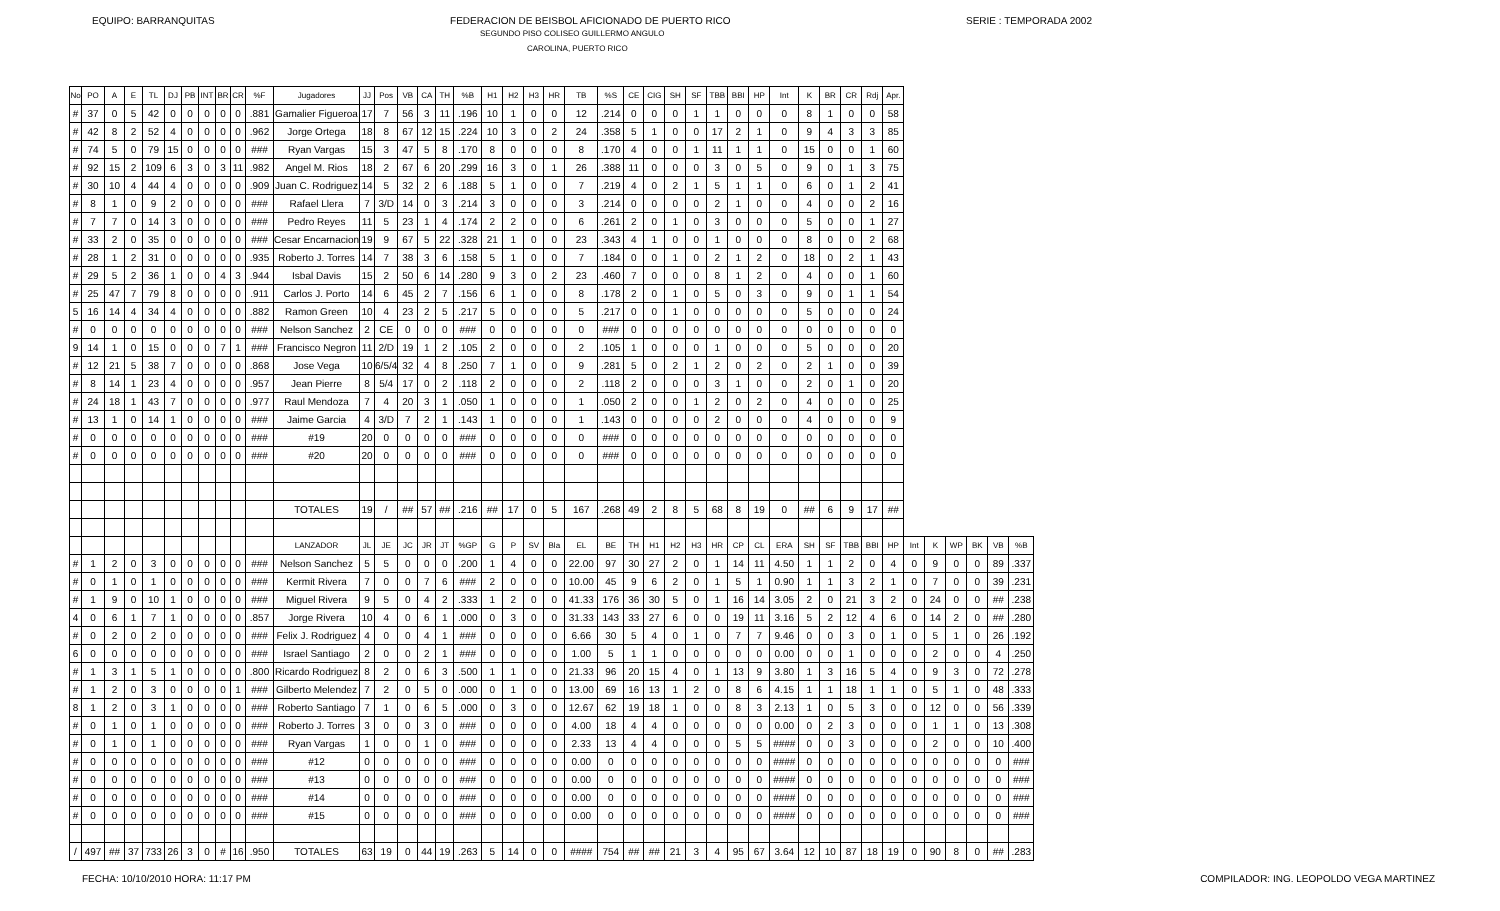EQUIPO: BARRANQUITAS FEDERACION DE BEISBOL AFICIONADO DE PUERTO RICO SERIE : TEMPORADA 2002
SEGUNDO PISO COLISEO GUILLERMO ANGULO
CAROLINA, PUERTO RICO
| No | PO | A | E | TL | DJ | PB | INT | BR | CR | %F | Jugadores | JJ | Pos | VB | CA | TH | %B | H1 | H2 | H3 | HR | TB | %S | CE | CIG | SH | SF | TBB | BBI | HP | Int | K | BR | CR | Rdj | Apr. | | | | | | |
| # | 37 | 0 | 5 | 42 | 0 | 0 | 0 | 0 | 0 | .881 | Gamalier Figueroa | 17 | 7 | 56 | 3 | 11 | .196 | 10 | 1 | 0 | 0 | 12 | .214 | 0 | 0 | 0 | 1 | 1 | 0 | 0 | 0 | 8 | 1 | 0 | 0 | 58 | | | | | | |
| # | 42 | 8 | 2 | 52 | 4 | 0 | 0 | 0 | 0 | .962 | Jorge Ortega | 18 | 8 | 67 | 12 | 15 | .224 | 10 | 3 | 0 | 2 | 24 | .358 | 5 | 1 | 0 | 0 | 17 | 2 | 1 | 0 | 9 | 4 | 3 | 3 | 85 | | | | | | |
| # | 74 | 5 | 0 | 79 | 15 | 0 | 0 | 0 | 0 | ### | Ryan Vargas | 15 | 3 | 47 | 5 | 8 | .170 | 8 | 0 | 0 | 0 | 8 | .170 | 4 | 0 | 0 | 1 | 11 | 1 | 1 | 0 | 15 | 0 | 0 | 1 | 60 | | | | | | |
| # | 92 | 15 | 2 | 109 | 6 | 3 | 0 | 3 | 11 | .982 | Angel M. Rios | 18 | 2 | 67 | 6 | 20 | .299 | 16 | 3 | 0 | 1 | 26 | .388 | 11 | 0 | 0 | 0 | 3 | 0 | 5 | 0 | 9 | 0 | 1 | 3 | 75 | | | | | | |
| # | 30 | 10 | 4 | 44 | 4 | 0 | 0 | 0 | 0 | .909 | Juan C. Rodriguez | 14 | 5 | 32 | 2 | 6 | .188 | 5 | 1 | 0 | 0 | 7 | .219 | 4 | 0 | 2 | 1 | 5 | 1 | 1 | 0 | 6 | 0 | 1 | 2 | 41 | | | | | | |
| # | 8 | 1 | 0 | 9 | 2 | 0 | 0 | 0 | 0 | ### | Rafael Llera | 7 | 3/D | 14 | 0 | 3 | .214 | 3 | 0 | 0 | 0 | 3 | .214 | 0 | 0 | 0 | 0 | 2 | 1 | 0 | 0 | 4 | 0 | 0 | 2 | 16 | | | | | | |
| # | 7 | 7 | 0 | 14 | 3 | 0 | 0 | 0 | 0 | ### | Pedro Reyes | 11 | 5 | 23 | 1 | 4 | .174 | 2 | 2 | 0 | 0 | 6 | .261 | 2 | 0 | 1 | 0 | 3 | 0 | 0 | 0 | 5 | 0 | 0 | 1 | 27 | | | | | | |
| # | 33 | 2 | 0 | 35 | 0 | 0 | 0 | 0 | 0 | ### | Cesar Encarnacion | 19 | 9 | 67 | 5 | 22 | .328 | 21 | 1 | 0 | 0 | 23 | .343 | 4 | 1 | 0 | 0 | 1 | 0 | 0 | 0 | 8 | 0 | 0 | 2 | 68 | | | | | | |
| # | 28 | 1 | 2 | 31 | 0 | 0 | 0 | 0 | 0 | .935 | Roberto J. Torres | 14 | 7 | 38 | 3 | 6 | .158 | 5 | 1 | 0 | 0 | 7 | .184 | 0 | 0 | 1 | 0 | 2 | 1 | 2 | 0 | 18 | 0 | 2 | 1 | 43 | | | | | | |
| # | 29 | 5 | 2 | 36 | 1 | 0 | 0 | 4 | 3 | .944 | Isbal Davis | 15 | 2 | 50 | 6 | 14 | .280 | 9 | 3 | 0 | 2 | 23 | .460 | 7 | 0 | 0 | 0 | 8 | 1 | 2 | 0 | 4 | 0 | 0 | 1 | 60 | | | | | | |
| # | 25 | 47 | 7 | 79 | 8 | 0 | 0 | 0 | 0 | .911 | Carlos J. Porto | 14 | 6 | 45 | 2 | 7 | .156 | 6 | 1 | 0 | 0 | 8 | .178 | 2 | 0 | 1 | 0 | 5 | 0 | 3 | 0 | 9 | 0 | 1 | 1 | 54 | | | | | | |
| 5 | 16 | 14 | 4 | 34 | 4 | 0 | 0 | 0 | 0 | .882 | Ramon Green | 10 | 4 | 23 | 2 | 5 | .217 | 5 | 0 | 0 | 0 | 5 | .217 | 0 | 0 | 1 | 0 | 0 | 0 | 0 | 0 | 5 | 0 | 0 | 0 | 24 | | | | | | |
| # | 0 | 0 | 0 | 0 | 0 | 0 | 0 | 0 | 0 | ### | Nelson Sanchez | 2 | CE | 0 | 0 | 0 | ### | 0 | 0 | 0 | 0 | 0 | ### | 0 | 0 | 0 | 0 | 0 | 0 | 0 | 0 | 0 | 0 | 0 | 0 | 0 | | | | | | |
| 9 | 14 | 1 | 0 | 15 | 0 | 0 | 0 | 7 | 1 | ### | Francisco Negron | 11 | 2/D | 19 | 1 | 2 | .105 | 2 | 0 | 0 | 0 | 2 | .105 | 1 | 0 | 0 | 0 | 1 | 0 | 0 | 0 | 5 | 0 | 0 | 0 | 20 | | | | | | |
| # | 12 | 21 | 5 | 38 | 7 | 0 | 0 | 0 | 0 | .868 | Jose Vega | 10 | 6/5/4 | 32 | 4 | 8 | .250 | 7 | 1 | 0 | 0 | 9 | .281 | 5 | 0 | 2 | 1 | 2 | 0 | 2 | 0 | 2 | 1 | 0 | 0 | 39 | | | | | | |
| # | 8 | 14 | 1 | 23 | 4 | 0 | 0 | 0 | 0 | .957 | Jean Pierre | 8 | 5/4 | 17 | 0 | 2 | .118 | 2 | 0 | 0 | 0 | 2 | .118 | 2 | 0 | 0 | 0 | 3 | 1 | 0 | 0 | 2 | 0 | 1 | 0 | 20 | | | | | | |
| # | 24 | 18 | 1 | 43 | 7 | 0 | 0 | 0 | 0 | .977 | Raul Mendoza | 7 | 4 | 20 | 3 | 1 | .050 | 1 | 0 | 0 | 0 | 1 | .050 | 2 | 0 | 0 | 1 | 2 | 0 | 2 | 0 | 4 | 0 | 0 | 0 | 25 | | | | | | |
| # | 13 | 1 | 0 | 14 | 1 | 0 | 0 | 0 | 0 | ### | Jaime Garcia | 4 | 3/D | 7 | 2 | 1 | .143 | 1 | 0 | 0 | 0 | 1 | .143 | 0 | 0 | 0 | 0 | 2 | 0 | 0 | 0 | 4 | 0 | 0 | 0 | 9 | | | | | | |
| # | 0 | 0 | 0 | 0 | 0 | 0 | 0 | 0 | 0 | ### | #19 | 20 | 0 | 0 | 0 | 0 | ### | 0 | 0 | 0 | 0 | 0 | ### | 0 | 0 | 0 | 0 | 0 | 0 | 0 | 0 | 0 | 0 | 0 | 0 | 0 | | | | | | |
| # | 0 | 0 | 0 | 0 | 0 | 0 | 0 | 0 | 0 | ### | #20 | 20 | 0 | 0 | 0 | 0 | ### | 0 | 0 | 0 | 0 | 0 | ### | 0 | 0 | 0 | 0 | 0 | 0 | 0 | 0 | 0 | 0 | 0 | 0 | 0 | | | | | | |
| | | | | | | | | | | | TOTALES | 19 | / | ## | 57 | ## | .216 | ## | 17 | 0 | 5 | 167 | .268 | 49 | 2 | 8 | 5 | 68 | 8 | 19 | 0 | ## | 6 | 9 | 17 | ## | | | | | | |
| | | | | | | | | | | | LANZADOR | JL | JE | JC | JR | JT | %GP | G | P | SV | Bla | EL | BE | TH | H1 | H2 | H3 | HR | CP | CL | ERA | SH | SF | TBB | BBI | HP | Int | K | WP | BK | VB | %B |
| # | 1 | 2 | 0 | 3 | 0 | 0 | 0 | 0 | 0 | ### | Nelson Sanchez | 5 | 5 | 0 | 0 | 0 | .200 | 1 | 4 | 0 | 0 | 22.00 | 97 | 30 | 27 | 2 | 0 | 1 | 14 | 11 | 4.50 | 1 | 1 | 2 | 0 | 4 | 0 | 9 | 0 | 0 | 89 | .337 |
| # | 0 | 1 | 0 | 1 | 0 | 0 | 0 | 0 | 0 | ### | Kermit Rivera | 7 | 0 | 0 | 7 | 6 | ### | 2 | 0 | 0 | 0 | 10.00 | 45 | 9 | 6 | 2 | 0 | 1 | 5 | 1 | 0.90 | 1 | 1 | 3 | 2 | 1 | 0 | 7 | 0 | 0 | 39 | .231 |
| # | 1 | 9 | 0 | 10 | 1 | 0 | 0 | 0 | 0 | ### | Miguel Rivera | 9 | 5 | 0 | 4 | 2 | .333 | 1 | 2 | 0 | 0 | 41.33 | 176 | 36 | 30 | 5 | 0 | 1 | 16 | 14 | 3.05 | 2 | 0 | 21 | 3 | 2 | 0 | 24 | 0 | 0 | ## | .238 |
| 4 | 0 | 6 | 1 | 7 | 1 | 0 | 0 | 0 | 0 | .857 | Jorge Rivera | 10 | 4 | 0 | 6 | 1 | .000 | 0 | 3 | 0 | 0 | 31.33 | 143 | 33 | 27 | 6 | 0 | 0 | 19 | 11 | 3.16 | 5 | 2 | 12 | 4 | 6 | 0 | 14 | 2 | 0 | ## | .280 |
| # | 0 | 2 | 0 | 2 | 0 | 0 | 0 | 0 | 0 | ### | Felix J. Rodriguez | 4 | 0 | 0 | 4 | 1 | ### | 0 | 0 | 0 | 0 | 6.66 | 30 | 5 | 4 | 0 | 1 | 0 | 7 | 7 | 9.46 | 0 | 0 | 3 | 0 | 1 | 0 | 5 | 1 | 0 | 26 | .192 |
| 6 | 0 | 0 | 0 | 0 | 0 | 0 | 0 | 0 | 0 | ### | Israel Santiago | 2 | 0 | 0 | 2 | 1 | ### | 0 | 0 | 0 | 0 | 1.00 | 5 | 1 | 1 | 0 | 0 | 0 | 0 | 0 | 0.00 | 0 | 0 | 1 | 0 | 0 | 0 | 2 | 0 | 0 | 4 | .250 |
| # | 1 | 3 | 1 | 5 | 1 | 0 | 0 | 0 | 0 | .800 | Ricardo Rodriguez | 8 | 2 | 0 | 6 | 3 | .500 | 1 | 1 | 0 | 0 | 21.33 | 96 | 20 | 15 | 4 | 0 | 1 | 13 | 9 | 3.80 | 1 | 3 | 16 | 5 | 4 | 0 | 9 | 3 | 0 | 72 | .278 |
| # | 1 | 2 | 0 | 3 | 0 | 0 | 0 | 0 | 1 | ### | Gilberto Melendez | 7 | 2 | 0 | 5 | 0 | .000 | 0 | 1 | 0 | 0 | 13.00 | 69 | 16 | 13 | 1 | 2 | 0 | 8 | 6 | 4.15 | 1 | 1 | 18 | 1 | 1 | 0 | 5 | 1 | 0 | 48 | .333 |
| 8 | 1 | 2 | 0 | 3 | 1 | 0 | 0 | 0 | 0 | ### | Roberto Santiago | 7 | 1 | 0 | 6 | 5 | .000 | 0 | 3 | 0 | 0 | 12.67 | 62 | 19 | 18 | 1 | 0 | 0 | 8 | 3 | 2.13 | 1 | 0 | 5 | 3 | 0 | 0 | 12 | 0 | 0 | 56 | .339 |
| # | 0 | 1 | 0 | 1 | 0 | 0 | 0 | 0 | 0 | ### | Roberto J. Torres | 3 | 0 | 0 | 3 | 0 | ### | 0 | 0 | 0 | 0 | 4.00 | 18 | 4 | 4 | 0 | 0 | 0 | 0 | 0 | 0.00 | 0 | 2 | 3 | 0 | 0 | 0 | 1 | 1 | 0 | 13 | .308 |
| # | 0 | 1 | 0 | 1 | 0 | 0 | 0 | 0 | 0 | ### | Ryan Vargas | 1 | 0 | 0 | 1 | 0 | ### | 0 | 0 | 0 | 0 | 2.33 | 13 | 4 | 4 | 0 | 0 | 0 | 5 | 5 | #### | 0 | 0 | 3 | 0 | 0 | 0 | 2 | 0 | 0 | 10 | .400 |
| # | 0 | 0 | 0 | 0 | 0 | 0 | 0 | 0 | 0 | ### | #12 | 0 | 0 | 0 | 0 | 0 | ### | 0 | 0 | 0 | 0 | 0.00 | 0 | 0 | 0 | 0 | 0 | 0 | 0 | 0 | #### | 0 | 0 | 0 | 0 | 0 | 0 | 0 | 0 | 0 | 0 | ### |
| # | 0 | 0 | 0 | 0 | 0 | 0 | 0 | 0 | 0 | ### | #13 | 0 | 0 | 0 | 0 | 0 | ### | 0 | 0 | 0 | 0 | 0.00 | 0 | 0 | 0 | 0 | 0 | 0 | 0 | 0 | #### | 0 | 0 | 0 | 0 | 0 | 0 | 0 | 0 | 0 | 0 | ### |
| # | 0 | 0 | 0 | 0 | 0 | 0 | 0 | 0 | 0 | ### | #14 | 0 | 0 | 0 | 0 | 0 | ### | 0 | 0 | 0 | 0 | 0.00 | 0 | 0 | 0 | 0 | 0 | 0 | 0 | 0 | #### | 0 | 0 | 0 | 0 | 0 | 0 | 0 | 0 | 0 | 0 | ### |
| # | 0 | 0 | 0 | 0 | 0 | 0 | 0 | 0 | 0 | ### | #15 | 0 | 0 | 0 | 0 | 0 | ### | 0 | 0 | 0 | 0 | 0.00 | 0 | 0 | 0 | 0 | 0 | 0 | 0 | 0 | #### | 0 | 0 | 0 | 0 | 0 | 0 | 0 | 0 | 0 | 0 | ### |
| / | 497 | ## | 37 | 733 | 26 | 3 | 0 | # | 16 | .950 | TOTALES | 63 | 19 | 0 | 44 | 19 | .263 | 5 | 14 | 0 | 0 | #### | 754 | ## | ## | 21 | 3 | 4 | 95 | 67 | 3.64 | 12 | 10 | 87 | 18 | 19 | 0 | 90 | 8 | 0 | ## | .283 |
FECHA: 10/10/2010 HORA: 11:17 PM COMPILADOR: ING. LEOPOLDO VEGA MARTINEZ